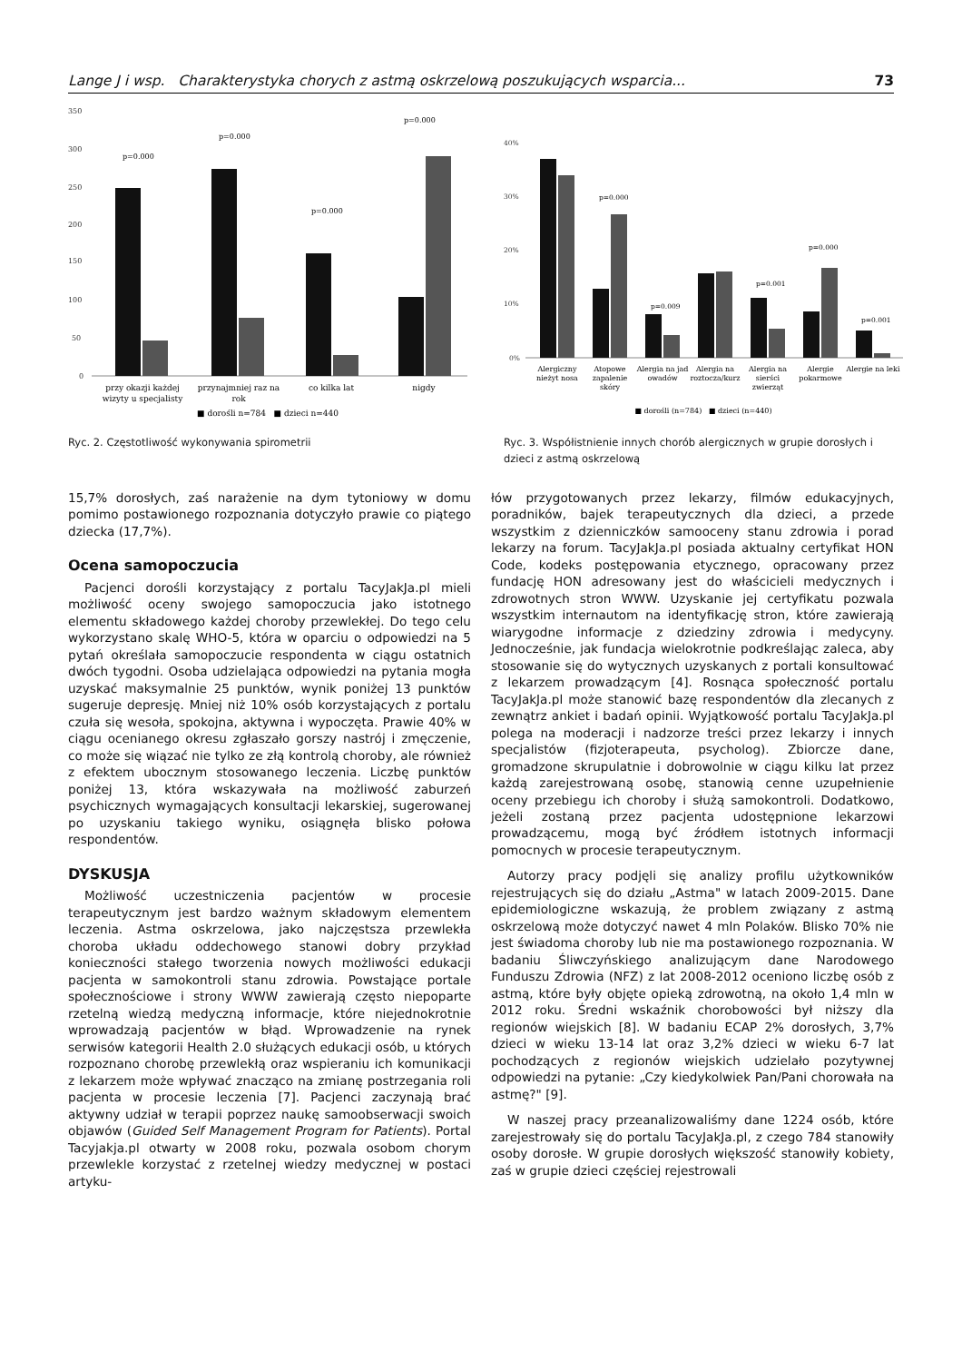Lange J i wsp. Charakterystyka chorych z astmą oskrzelową poszukujących wsparcia... 73
350
300
250
200
150
100
50
0
p=0.000
p=0.000
p=0.000
p=0.000
przy okazji każdej
wizyty u specjalisty
przynajmniej raz na
rok
co kilka lat
nigdy
■ dorośli n=784 ■ dzieci n=440
Ryc. 2. Częstotliwość wykonywania spirometrii
40%
30%
20%
10%
0%
Alergiczny
nieżyt nosa
Atopowe
zapalenie
skóry
Alergia na jad
owadów
Alergia na
roztocza/kurz
Alergia na
sierści
zwierząt
Alergie
pokarmowe
Alergie na leki
■ dorośli (n=784) ■ dzieci (n=440)
p=0.000
p=0.009
p=0.001
p=0.000
p=0.001
Ryc. 3. Współistnienie innych chorób alergicznych w grupie dorosłych i dzieci z astmą oskrzelową
15,7% dorosłych, zaś narażenie na dym tytoniowy w domu pomimo postawionego rozpoznania dotyczyło prawie co piątego dziecka (17,7%).
Ocena samopoczucia
Pacjenci dorośli korzystający z portalu TacyJakJa.pl mieli możliwość oceny swojego samopoczucia jako istotnego elementu składowego każdej choroby przewlekłej. Do tego celu wykorzystano skalę WHO-5, która w oparciu o odpowiedzi na 5 pytań określała samopoczucie respondenta w ciągu ostatnich dwóch tygodni. Osoba udzielająca odpowiedzi na pytania mogła uzyskać maksymalnie 25 punktów, wynik poniżej 13 punktów sugeruje depresję. Mniej niż 10% osób korzystających z portalu czuła się wesoła, spokojna, aktywna i wypoczęta. Prawie 40% w ciągu ocenianego okresu zgłaszało gorszy nastrój i zmęczenie, co może się wiązać nie tylko ze złą kontrolą choroby, ale również z efektem ubocznym stosowanego leczenia. Liczbę punktów poniżej 13, która wskazywała na możliwość zaburzeń psychicznych wymagających konsultacji lekarskiej, sugerowanej po uzyskaniu takiego wyniku, osiągnęła blisko połowa respondentów.
DYSKUSJA
Możliwość uczestniczenia pacjentów w procesie terapeutycznym jest bardzo ważnym składowym elementem leczenia. Astma oskrzelowa, jako najczęstsza przewlekła choroba układu oddechowego stanowi dobry przykład konieczności stałego tworzenia nowych możliwości edukacji pacjenta w samokontroli stanu zdrowia. Powstające portale społecznościowe i strony WWW zawierają często niepoparte rzetelną wiedzą medyczną informacje, które niejednokrotnie wprowadzają pacjentów w błąd. Wprowadzenie na rynek serwisów kategorii Health 2.0 służących edukacji osób, u których rozpoznano chorobę przewlekłą oraz wspieraniu ich komunikacji z lekarzem może wpływać znacząco na zmianę postrzegania roli pacjenta w procesie leczenia [7]. Pacjenci zaczynają brać aktywny udział w terapii poprzez naukę samoobserwacji swoich objawów (Guided Self Management Program for Patients). Portal Tacyjakja.pl otwarty w 2008 roku, pozwala osobom chorym przewlekle korzystać z rzetelnej wiedzy medycznej w postaci artyku-
łów przygotowanych przez lekarzy, filmów edukacyjnych, poradników, bajek terapeutycznych dla dzieci, a przede wszystkim z dzienniczków samooceny stanu zdrowia i porad lekarzy na forum. TacyJakJa.pl posiada aktualny certyfikat HON Code, kodeks postępowania etycznego, opracowany przez fundację HON adresowany jest do właścicieli medycznych i zdrowotnych stron WWW. Uzyskanie jej certyfikatu pozwala wszystkim internautom na identyfikację stron, które zawierają wiarygodne informacje z dziedziny zdrowia i medycyny. Jednocześnie, jak fundacja wielokrotnie podkreślając zaleca, aby stosowanie się do wytycznych uzyskanych z portali konsultować z lekarzem prowadzącym [4]. Rosnąca społeczność portalu TacyJakJa.pl może stanowić bazę respondentów dla zlecanych z zewnątrz ankiet i badań opinii. Wyjątkowość portalu TacyJakJa.pl polega na moderacji i nadzorze treści przez lekarzy i innych specjalistów (fizjoterapeuta, psycholog). Zbiorcze dane, gromadzone skrupulatnie i dobrowolnie w ciągu kilku lat przez każdą zarejestrowaną osobę, stanowią cenne uzupełnienie oceny przebiegu ich choroby i służą samokontroli. Dodatkowo, jeżeli zostaną przez pacjenta udostępnione lekarzowi prowadzącemu, mogą być źródłem istotnych informacji pomocnych w procesie terapeutycznym.
Autorzy pracy podjęli się analizy profilu użytkowników rejestrujących się do działu „Astma" w latach 2009-2015. Dane epidemiologiczne wskazują, że problem związany z astmą oskrzelową może dotyczyć nawet 4 mln Polaków. Blisko 70% nie jest świadoma choroby lub nie ma postawionego rozpoznania. W badaniu Śliwczyńskiego analizującym dane Narodowego Funduszu Zdrowia (NFZ) z lat 2008-2012 oceniono liczbę osób z astmą, które były objęte opieką zdrowotną, na około 1,4 mln w 2012 roku. Średni wskaźnik chorobowości był niższy dla regionów wiejskich [8]. W badaniu ECAP 2% dorosłych, 3,7% dzieci w wieku 13-14 lat oraz 3,2% dzieci w wieku 6-7 lat pochodzących z regionów wiejskich udzielało pozytywnej odpowiedzi na pytanie: „Czy kiedykolwiek Pan/Pani chorowała na astmę?" [9].
W naszej pracy przeanalizowaliśmy dane 1224 osób, które zarejestrowały się do portalu TacyJakJa.pl, z czego 784 stanowiły osoby dorosłe. W grupie dorosłych większość stanowiły kobiety, zaś w grupie dzieci częściej rejestrowali